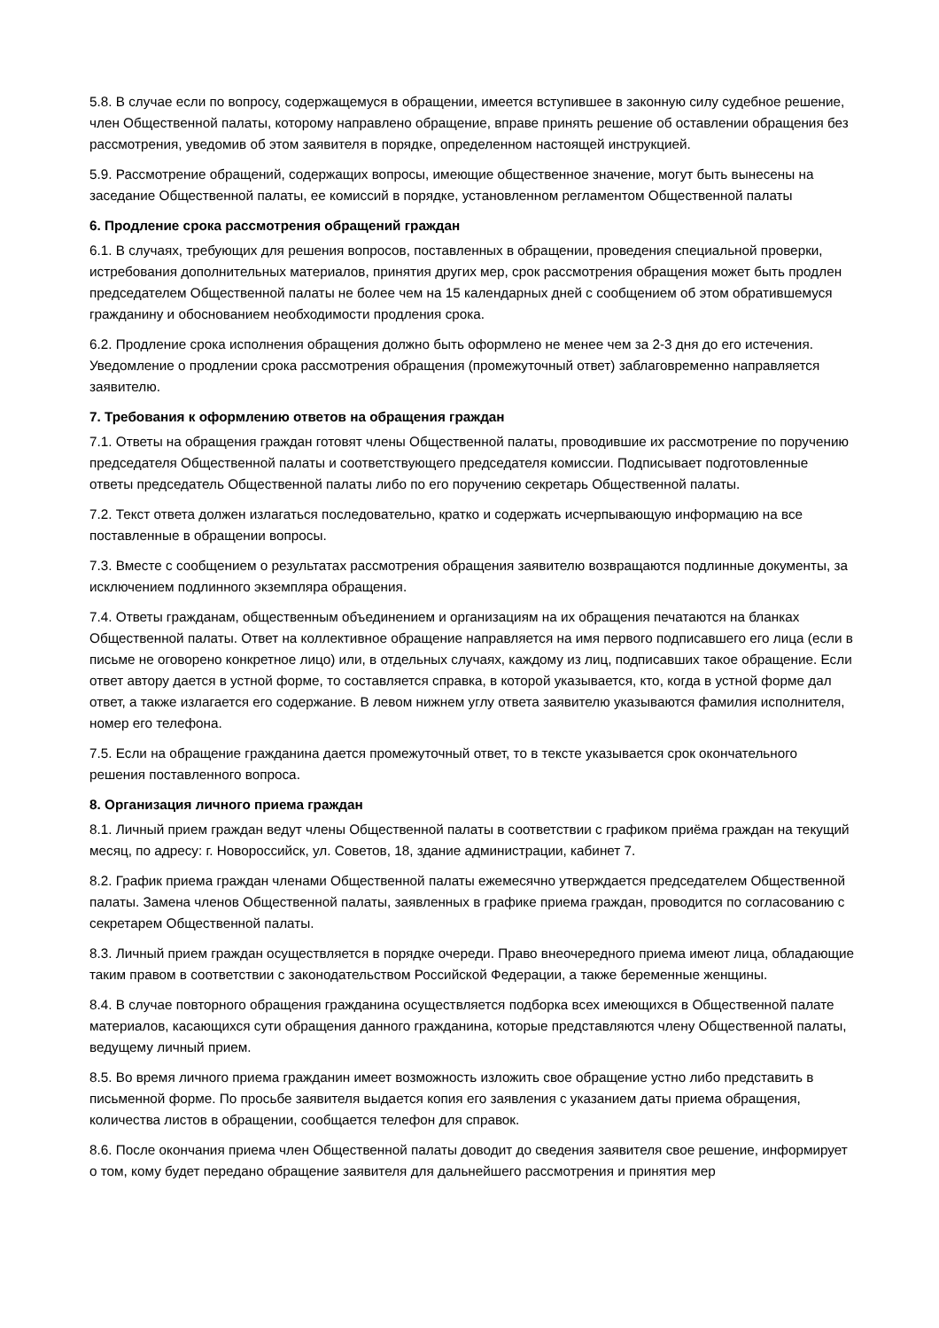5.8. В случае если по вопросу, содержащемуся в обращении, имеется вступившее в законную силу судебное решение, член Общественной палаты, которому направлено обращение, вправе принять решение об оставлении обращения без рассмотрения, уведомив об этом заявителя в порядке, определенном настоящей инструкцией.
5.9. Рассмотрение обращений, содержащих вопросы, имеющие общественное значение, могут быть вынесены на заседание Общественной палаты, ее комиссий в порядке, установленном регламентом Общественной палаты
6. Продление срока рассмотрения обращений граждан
6.1. В случаях, требующих для решения вопросов, поставленных в обращении, проведения специальной проверки, истребования дополнительных материалов, принятия других мер, срок рассмотрения обращения может быть продлен председателем Общественной палаты не более чем на 15 календарных дней с сообщением об этом обратившемуся гражданину и обоснованием необходимости продления срока.
6.2. Продление срока исполнения обращения должно быть оформлено не менее чем за 2-3 дня до его истечения. Уведомление о продлении срока рассмотрения обращения (промежуточный ответ) заблаговременно направляется заявителю.
7. Требования к оформлению ответов на обращения граждан
7.1. Ответы на обращения граждан готовят члены Общественной палаты, проводившие их рассмотрение по поручению председателя Общественной палаты и соответствующего председателя комиссии. Подписывает подготовленные ответы председатель Общественной палаты либо по его поручению секретарь Общественной палаты.
7.2. Текст ответа должен излагаться последовательно, кратко и содержать исчерпывающую информацию на все поставленные в обращении вопросы.
7.3. Вместе с сообщением о результатах рассмотрения обращения заявителю возвращаются подлинные документы, за исключением подлинного экземпляра обращения.
7.4. Ответы гражданам, общественным объединением и организациям на их обращения печатаются на бланках Общественной палаты. Ответ на коллективное обращение направляется на имя первого подписавшего его лица (если в письме не оговорено конкретное лицо) или, в отдельных случаях, каждому из лиц, подписавших такое обращение. Если ответ автору дается в устной форме, то составляется справка, в которой указывается, кто, когда в устной форме дал ответ, а также излагается его содержание. В левом нижнем углу ответа заявителю указываются фамилия исполнителя, номер его телефона.
7.5. Если на обращение гражданина дается промежуточный ответ, то в тексте указывается срок окончательного решения поставленного вопроса.
8. Организация личного приема граждан
8.1. Личный прием граждан ведут члены Общественной палаты в соответствии с графиком приёма граждан на текущий месяц, по адресу: г. Новороссийск, ул. Советов, 18, здание администрации, кабинет 7.
8.2. График приема граждан членами Общественной палаты ежемесячно утверждается председателем Общественной палаты. Замена членов Общественной палаты, заявленных в графике приема граждан, проводится по согласованию с секретарем Общественной палаты.
8.3. Личный прием граждан осуществляется в порядке очереди. Право внеочередного приема имеют лица, обладающие таким правом в соответствии с законодательством Российской Федерации, а также беременные женщины.
8.4. В случае повторного обращения гражданина осуществляется подборка всех имеющихся в Общественной палате материалов, касающихся сути обращения данного гражданина, которые представляются члену Общественной палаты, ведущему личный прием.
8.5. Во время личного приема гражданин имеет возможность изложить свое обращение устно либо представить в письменной форме. По просьбе заявителя выдается копия его заявления с указанием даты приема обращения, количества листов в обращении, сообщается телефон для справок.
8.6. После окончания приема член Общественной палаты доводит до сведения заявителя свое решение, информирует о том, кому будет передано обращение заявителя для дальнейшего рассмотрения и принятия мер